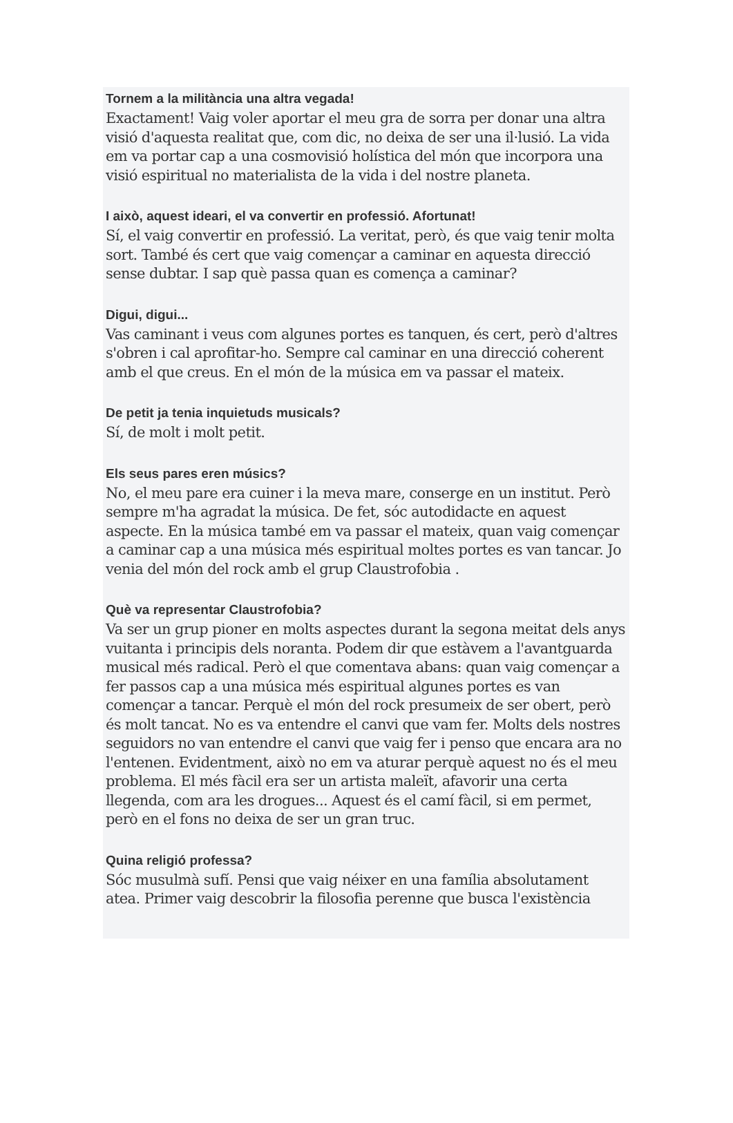Tornem a la militància una altra vegada!
Exactament! Vaig voler aportar el meu gra de sorra per donar una altra visió d'aquesta realitat que, com dic, no deixa de ser una il·lusió. La vida em va portar cap a una cosmovisió holística del món que incorpora una visió espiritual no materialista de la vida i del nostre planeta.
I això, aquest ideari, el va convertir en professió. Afortunat!
Sí, el vaig convertir en professió. La veritat, però, és que vaig tenir molta sort. També és cert que vaig començar a caminar en aquesta direcció sense dubtar. I sap què passa quan es comença a caminar?
Digui, digui...
Vas caminant i veus com algunes portes es tanquen, és cert, però d'altres s'obren i cal aprofitar-ho. Sempre cal caminar en una direcció coherent amb el que creus. En el món de la música em va passar el mateix.
De petit ja tenia inquietuds musicals?
Sí, de molt i molt petit.
Els seus pares eren músics?
No, el meu pare era cuiner i la meva mare, conserge en un institut. Però sempre m'ha agradat la música. De fet, sóc autodidacte en aquest aspecte. En la música també em va passar el mateix, quan vaig començar a caminar cap a una música més espiritual moltes portes es van tancar. Jo venia del món del rock amb el grup Claustrofobia .
Què va representar Claustrofobia?
Va ser un grup pioner en molts aspectes durant la segona meitat dels anys vuitanta i principis dels noranta. Podem dir que estàvem a l'avantguarda musical més radical. Però el que comentava abans: quan vaig començar a fer passos cap a una música més espiritual algunes portes es van començar a tancar. Perquè el món del rock presumeix de ser obert, però és molt tancat. No es va entendre el canvi que vam fer. Molts dels nostres seguidors no van entendre el canvi que vaig fer i penso que encara ara no l'entenen. Evidentment, això no em va aturar perquè aquest no és el meu problema. El més fàcil era ser un artista maleït, afavorir una certa llegenda, com ara les drogues... Aquest és el camí fàcil, si em permet, però en el fons no deixa de ser un gran truc.
Quina religió professa?
Sóc musulmà sufí. Pensi que vaig néixer en una família absolutament atea. Primer vaig descobrir la filosofia perenne que busca l'existència